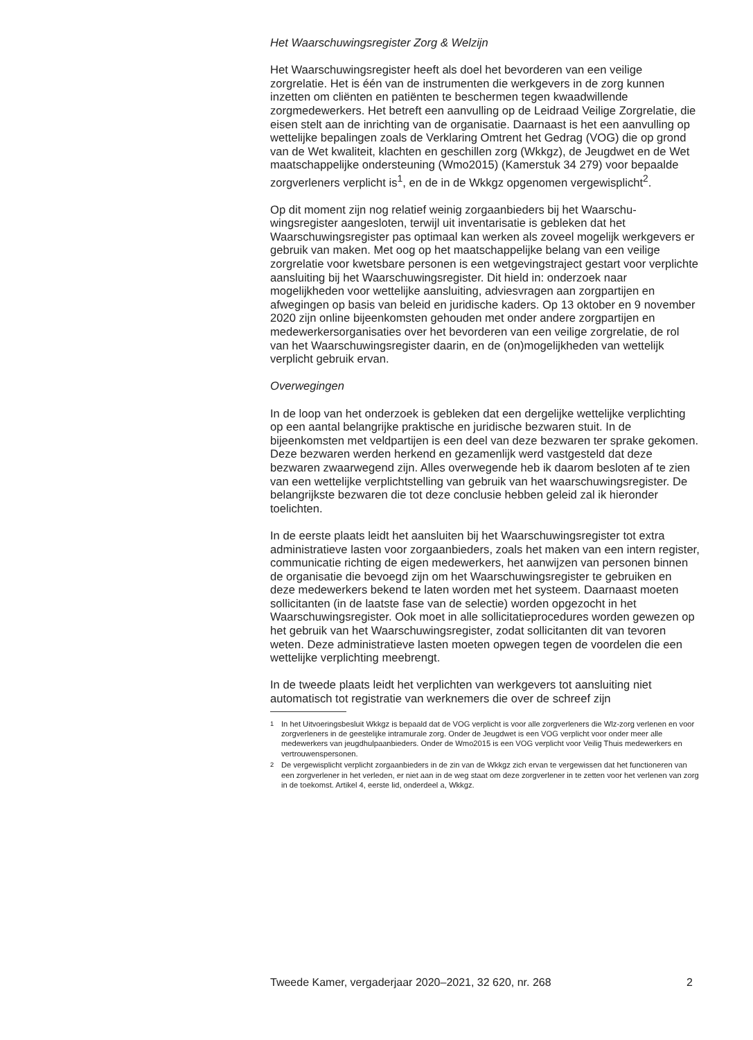Het Waarschuwingsregister Zorg & Welzijn
Het Waarschuwingsregister heeft als doel het bevorderen van een veilige zorgrelatie. Het is één van de instrumenten die werkgevers in de zorg kunnen inzetten om cliënten en patiënten te beschermen tegen kwaadwil­lende zorgmedewerkers. Het betreft een aanvulling op de Leidraad Veilige Zorgrelatie, die eisen stelt aan de inrichting van de organisatie. Daarnaast is het een aanvulling op wettelijke bepalingen zoals de Verklaring Omtrent het Gedrag (VOG) die op grond van de Wet kwaliteit, klachten en geschillen zorg (Wkkgz), de Jeugdwet en de Wet maatschappelijke ondersteuning (Wmo2015) (Kamerstuk 34 279) voor bepaalde zorgver­leners verplicht is<sup>1</sup>, en de in de Wkkgz opgenomen vergewisplicht<sup>2</sup>.
Op dit moment zijn nog relatief weinig zorgaanbieders bij het Waarschu­wingsregister aangesloten, terwijl uit inventarisatie is gebleken dat het Waarschuwingsregister pas optimaal kan werken als zoveel mogelijk werkgevers er gebruik van maken. Met oog op het maatschappelijke belang van een veilige zorgrelatie voor kwetsbare personen is een wetgevingstraject gestart voor verplichte aansluiting bij het Waarschu­wingsregister. Dit hield in: onderzoek naar mogelijkheden voor wettelijke aansluiting, adviesvragen aan zorgpartijen en afwegingen op basis van beleid en juridische kaders. Op 13 oktober en 9 november 2020 zijn online bijeenkomsten gehouden met onder andere zorgpartijen en medewerkers­organisaties over het bevorderen van een veilige zorgrelatie, de rol van het Waarschuwingsregister daarin, en de (on)mogelijkheden van wettelijk verplicht gebruik ervan.
Overwegingen
In de loop van het onderzoek is gebleken dat een dergelijke wettelijke verplichting op een aantal belangrijke praktische en juridische bezwaren stuit. In de bijeenkomsten met veldpartijen is een deel van deze bezwaren ter sprake gekomen. Deze bezwaren werden herkend en gezamenlijk werd vastgesteld dat deze bezwaren zwaarwegend zijn. Alles overwegende heb ik daarom besloten af te zien van een wettelijke verplichtstelling van gebruik van het waarschuwingsregister. De belangrijkste bezwaren die tot deze conclusie hebben geleid zal ik hieronder toelichten.
In de eerste plaats leidt het aansluiten bij het Waarschuwingsregister tot extra administratieve lasten voor zorgaanbieders, zoals het maken van een intern register, communicatie richting de eigen medewerkers, het aanwijzen van personen binnen de organisatie die bevoegd zijn om het Waarschuwingsregister te gebruiken en deze medewerkers bekend te laten worden met het systeem. Daarnaast moeten sollicitanten (in de laatste fase van de selectie) worden opgezocht in het Waarschuwingsre­gister. Ook moet in alle sollicitatieprocedures worden gewezen op het gebruik van het Waarschuwingsregister, zodat sollicitanten dit van tevoren weten. Deze administratieve lasten moeten opwegen tegen de voordelen die een wettelijke verplichting meebrengt.
In de tweede plaats leidt het verplichten van werkgevers tot aansluiting niet automatisch tot registratie van werknemers die over de schreef zijn
<sup>1</sup> In het Uitvoeringsbesluit Wkkgz is bepaald dat de VOG verplicht is voor alle zorgverleners die Wlz-zorg verlenen en voor zorgverleners in de geestelijke intramurale zorg. Onder de Jeugdwet is een VOG verplicht voor onder meer alle medewerkers van jeugdhulpaanbieders. Onder de Wmo2015 is een VOG verplicht voor Veilig Thuis medewerkers en vertrouwenspersonen.
<sup>2</sup> De vergewisplicht verplicht zorgaanbieders in de zin van de Wkkgz zich ervan te vergewissen dat het functioneren van een zorgverlener in het verleden, er niet aan in de weg staat om deze zorgverlener in te zetten voor het verlenen van zorg in de toekomst. Artikel 4, eerste lid, onderdeel a, Wkkgz.
Tweede Kamer, vergaderjaar 2020–2021, 32 620, nr. 268 2